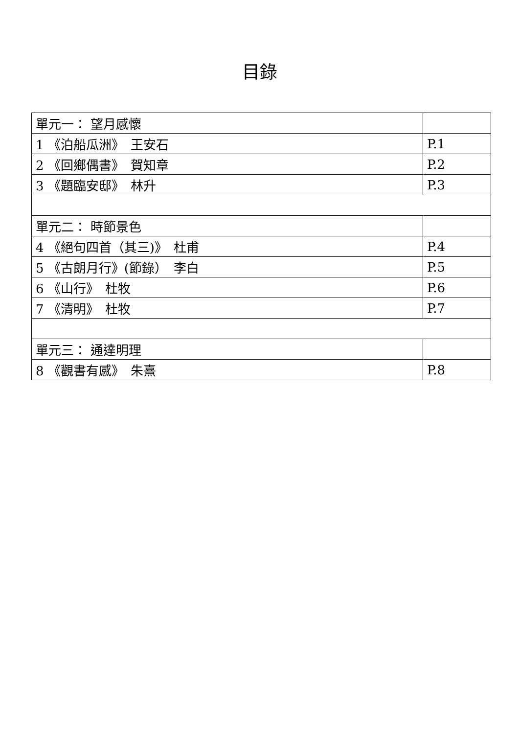目錄
| 單元一： 望月感懷 | |
| 1 《泊船瓜洲》 王安石 | P.1 |
| 2 《回鄉偶書》 賀知章 | P.2 |
| 3 《題臨安邸》 林升 | P.3 |
| 單元二： 時節景色 | |
| 4 《絕句四首（其三)》 杜甫 | P.4 |
| 5 《古朗月行》(節錄） 李白 | P.5 |
| 6 《山行》 杜牧 | P.6 |
| 7 《清明》 杜牧 | P.7 |
| 單元三： 通達明理 | |
| 8 《觀書有感》 朱熹 | P.8 |